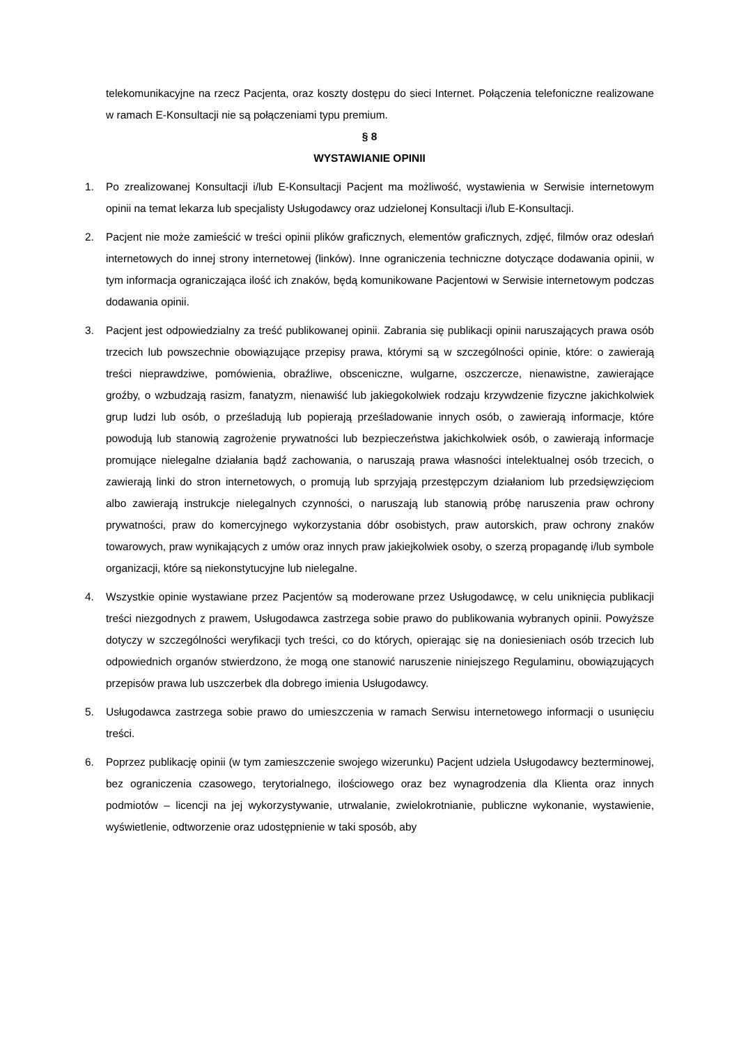telekomunikacyjne na rzecz Pacjenta, oraz koszty dostępu do sieci Internet. Połączenia telefoniczne realizowane w ramach E-Konsultacji nie są połączeniami typu premium.
§ 8
WYSTAWIANIE OPINII
1. Po zrealizowanej Konsultacji i/lub E-Konsultacji Pacjent ma możliwość, wystawienia w Serwisie internetowym opinii na temat lekarza lub specjalisty Usługodawcy oraz udzielonej Konsultacji i/lub E-Konsultacji.
2. Pacjent nie może zamieścić w treści opinii plików graficznych, elementów graficznych, zdjęć, filmów oraz odesłań internetowych do innej strony internetowej (linków). Inne ograniczenia techniczne dotyczące dodawania opinii, w tym informacja ograniczająca ilość ich znaków, będą komunikowane Pacjentowi w Serwisie internetowym podczas dodawania opinii.
3. Pacjent jest odpowiedzialny za treść publikowanej opinii. Zabrania się publikacji opinii naruszających prawa osób trzecich lub powszechnie obowiązujące przepisy prawa, którymi są w szczególności opinie, które: o zawierają treści nieprawdziwe, pomówienia, obraźliwe, obsceniczne, wulgarne, oszczercze, nienawistne, zawierające groźby, o wzbudzają rasizm, fanatyzm, nienawiść lub jakiegokolwiek rodzaju krzywdzenie fizyczne jakichkolwiek grup ludzi lub osób, o prześladują lub popierają prześladowanie innych osób, o zawierają informacje, które powodują lub stanowią zagrożenie prywatności lub bezpieczeństwa jakichkolwiek osób, o zawierają informacje promujące nielegalne działania bądź zachowania, o naruszają prawa własności intelektualnej osób trzecich, o zawierają linki do stron internetowych, o promują lub sprzyjają przestępczym działaniom lub przedsięwzięciom albo zawierają instrukcje nielegalnych czynności, o naruszają lub stanowią próbę naruszenia praw ochrony prywatności, praw do komercyjnego wykorzystania dóbr osobistych, praw autorskich, praw ochrony znaków towarowych, praw wynikających z umów oraz innych praw jakiejkolwiek osoby, o szerzą propagandę i/lub symbole organizacji, które są niekonstytucyjne lub nielegalne.
4. Wszystkie opinie wystawiane przez Pacjentów są moderowane przez Usługodawcę, w celu uniknięcia publikacji treści niezgodnych z prawem, Usługodawca zastrzega sobie prawo do publikowania wybranych opinii. Powyższe dotyczy w szczególności weryfikacji tych treści, co do których, opierając się na doniesieniach osób trzecich lub odpowiednich organów stwierdzono, że mogą one stanowić naruszenie niniejszego Regulaminu, obowiązujących przepisów prawa lub uszczerbek dla dobrego imienia Usługodawcy.
5. Usługodawca zastrzega sobie prawo do umieszczenia w ramach Serwisu internetowego informacji o usunięciu treści.
6. Poprzez publikację opinii (w tym zamieszczenie swojego wizerunku) Pacjent udziela Usługodawcy bezterminowej, bez ograniczenia czasowego, terytorialnego, ilościowego oraz bez wynagrodzenia dla Klienta oraz innych podmiotów – licencji na jej wykorzystywanie, utrwalanie, zwielokrotnianie, publiczne wykonanie, wystawienie, wyświetlenie, odtworzenie oraz udostępnienie w taki sposób, aby